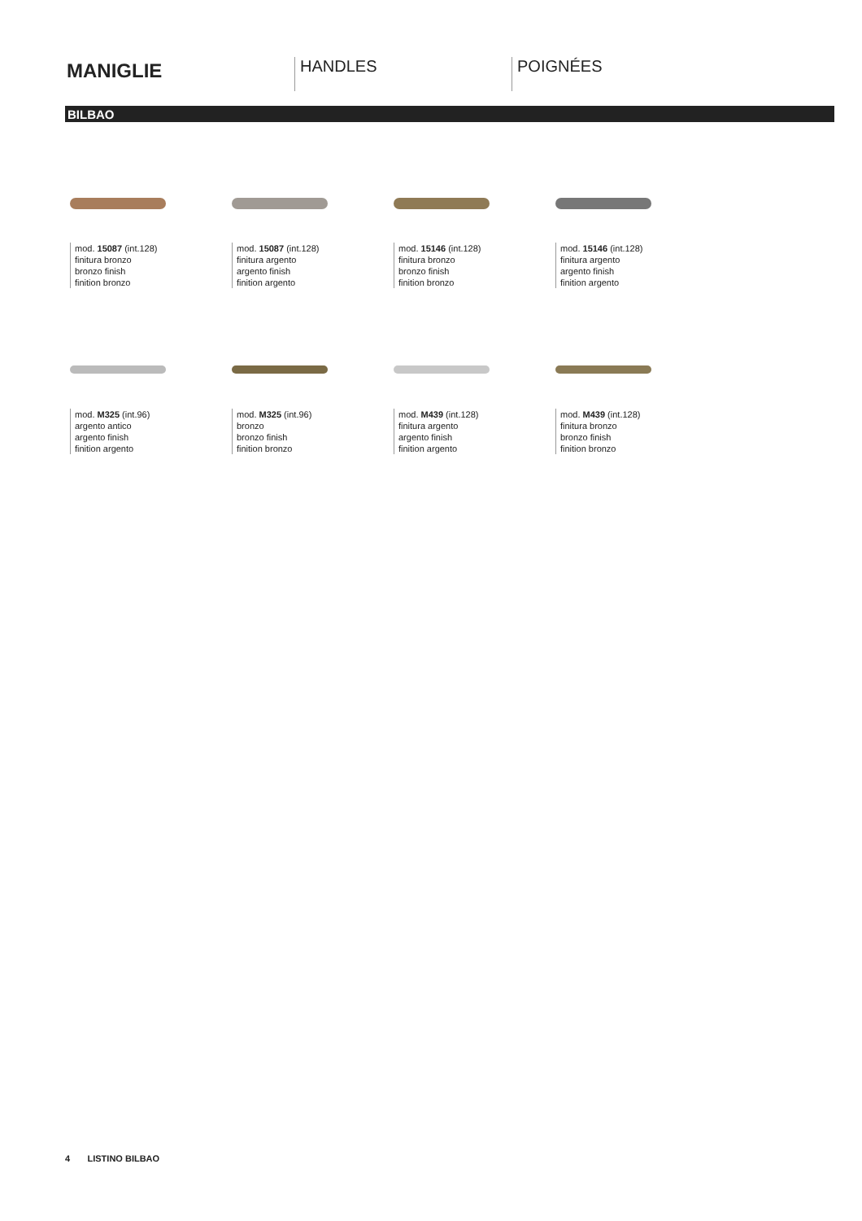MANIGLIE
HANDLES POIGNÉES
BILBAO
mod. 15087 (int.128)
finitura bronzo
bronzo finish
finition bronzo
mod. 15087 (int.128)
finitura argento
argento finish
finition argento
mod. 15146 (int.128)
finitura bronzo
bronzo finish
finition bronzo
mod. 15146 (int.128)
finitura argento
argento finish
finition argento
mod. M325 (int.96)
argento antico
argento finish
finition argento
mod. M325 (int.96)
bronzo
bronzo finish
finition bronzo
mod. M439 (int.128)
finitura argento
argento finish
finition argento
mod. M439 (int.128)
finitura bronzo
bronzo finish
finition bronzo
4 LISTINO BILBAO